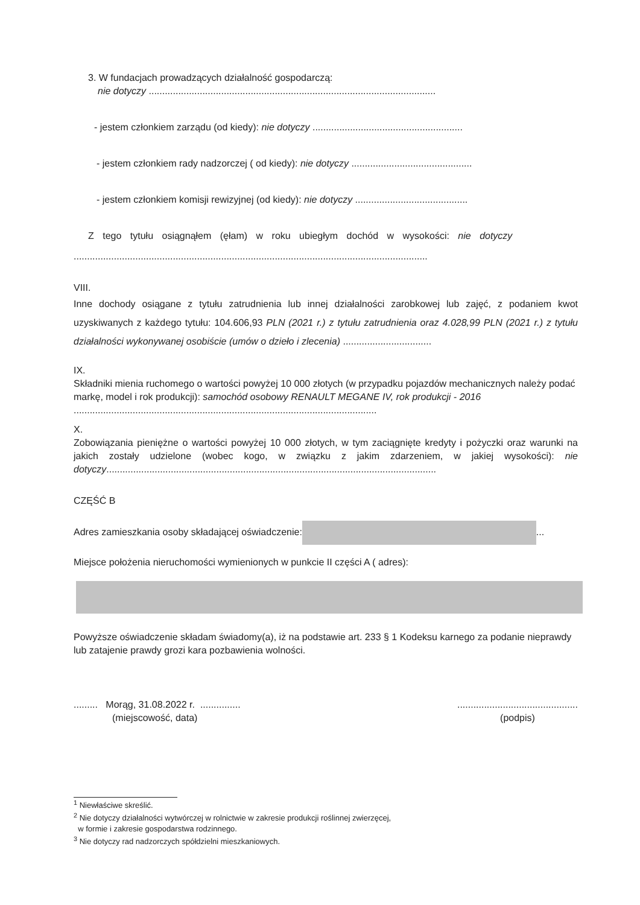3. W fundacjach prowadzących działalność gospodarczą:
nie dotyczy ...........................................................................................................
- jestem członkiem zarządu (od kiedy): nie dotyczy ........................................................
- jestem członkiem rady nadzorczej ( od kiedy): nie dotyczy .............................................
- jestem członkiem komisji rewizyjnej (od kiedy): nie dotyczy ..........................................
Z tego tytułu osiągnąłem (ęłam) w roku ubiegłym dochód w wysokości: nie dotyczy
....................................................................................................................................
VIII.
Inne dochody osiągane z tytułu zatrudnienia lub innej działalności zarobkowej lub zajęć, z podaniem kwot uzyskiwanych z każdego tytułu: 104.606,93 PLN (2021 r.) z tytułu zatrudnienia oraz 4.028,99 PLN (2021 r.) z tytułu działalności wykonywanej osobiście (umów o dzieło i zlecenia) .................................
IX.
Składniki mienia ruchomego o wartości powyżej 10 000 złotych (w przypadku pojazdów mechanicznych należy podać markę, model i rok produkcji): samochód osobowy RENAULT MEGANE IV, rok produkcji - 2016 .................................................................................................................
X.
Zobowiązania pieniężne o wartości powyżej 10 000 złotych, w tym zaciągnięte kredyty i pożyczki oraz warunki na jakich zostały udzielone (wobec kogo, w związku z jakim zdarzeniem, w jakiej wysokości): nie dotyczy...........................................................................................................................
CZĘŚĆ B
Adres zamieszkania osoby składającej oświadczenie: ...
Miejsce położenia nieruchomości wymienionych w punkcie II części A ( adres):
Powyższe oświadczenie składam świadomy(a), iż na podstawie art. 233 § 1 Kodeksu karnego za podanie nieprawdy lub zatajenie prawdy grozi kara pozbawienia wolności.
......... Morąg, 31.08.2022 r. ...............
(miejscowość, data)
.............................................
(podpis)
<sup>1</sup> Niewłaściwe skreślić.
<sup>2</sup> Nie dotyczy działalności wytwórczej w rolnictwie w zakresie produkcji roślinnej zwierzęcej,
w formie i zakresie gospodarstwa rodzinnego.
<sup>3</sup> Nie dotyczy rad nadzorczych spółdzielni mieszkaniowych.